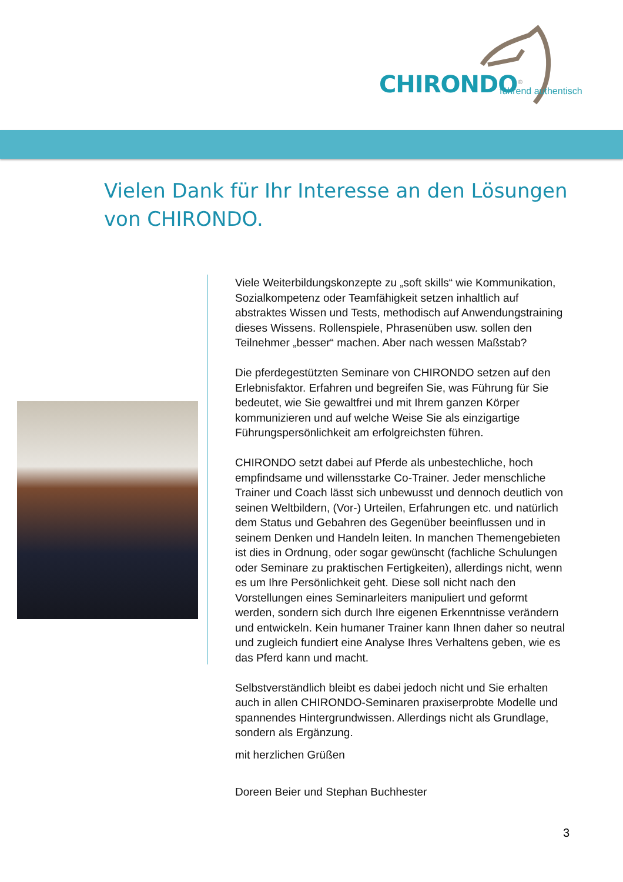CHIRONDO<sup>®</sup> führend authentisch
Vielen Dank für Ihr Interesse an den Lösungen von CHIRONDO.
Viele Weiterbildungskonzepte zu „soft skills“ wie Kommunikation, Sozialkompetenz oder Teamfähigkeit setzen inhaltlich auf abstraktes Wissen und Tests, methodisch auf Anwendungstraining dieses Wissens. Rollenspiele, Phrasenüben usw. sollen den Teilnehmer „besser“ machen. Aber nach wessen Maßstab?
Die pferdegestützten Seminare von CHIRONDO setzen auf den Erlebnisfaktor. Erfahren und begreifen Sie, was Führung für Sie bedeutet, wie Sie gewaltfrei und mit Ihrem ganzen Körper kommunizieren und auf welche Weise Sie als einzigartige Führungspersönlichkeit am erfolgreichsten führen.
CHIRONDO setzt dabei auf Pferde als unbestechliche, hoch empfindsame und willensstarke Co-Trainer. Jeder menschliche Trainer und Coach lässt sich unbewusst und dennoch deutlich von seinen Weltbildern, (Vor-) Urteilen, Erfahrungen etc. und natürlich dem Status und Gebahren des Gegenüber beeinflussen und in seinem Denken und Handeln leiten. In manchen Themengebieten ist dies in Ordnung, oder sogar gewünscht (fachliche Schulungen oder Seminare zu praktischen Fertigkeiten), allerdings nicht, wenn es um Ihre Persönlichkeit geht. Diese soll nicht nach den Vorstellungen eines Seminarleiters manipuliert und geformt werden, sondern sich durch Ihre eigenen Erkenntnisse verändern und entwickeln. Kein humaner Trainer kann Ihnen daher so neutral und zugleich fundiert eine Analyse Ihres Verhaltens geben, wie es das Pferd kann und macht.
Selbstverständlich bleibt es dabei jedoch nicht und Sie erhalten auch in allen CHIRONDO-Seminaren praxiserprobte Modelle und spannendes Hintergrundwissen. Allerdings nicht als Grundlage, sondern als Ergänzung.
mit herzlichen Grüßen
Doreen Beier und Stephan Buchhester
3